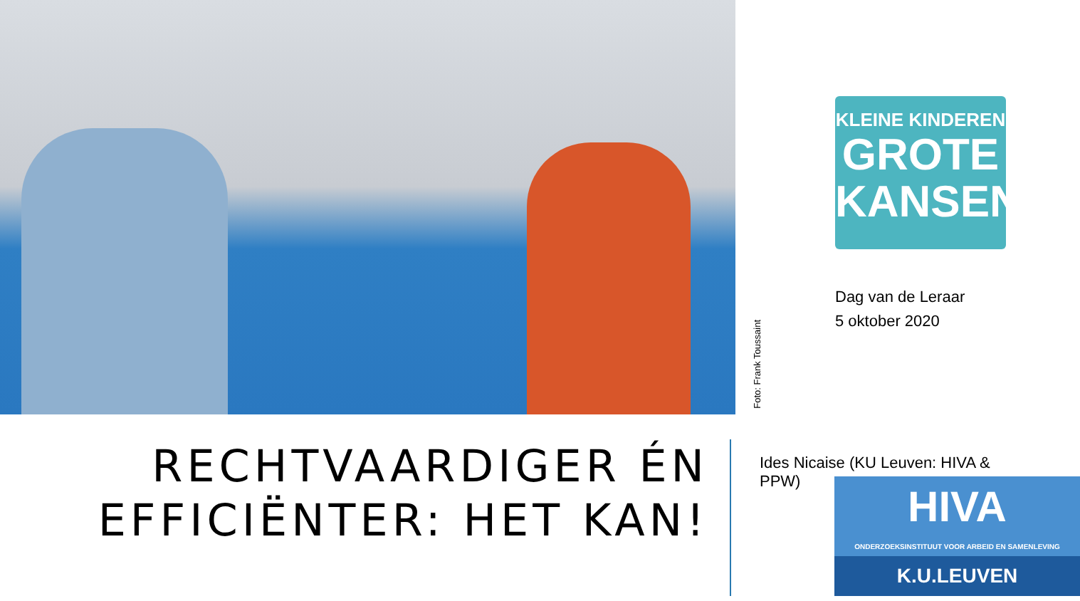Foto: Frank Toussaint
KLEINE KINDEREN
GROTE
KANSEN
Dag van de Leraar
5 oktober 2020
RECHTVAARDIGER ÉN EFFICIËNTER: HET KAN!
Ides Nicaise (KU Leuven: HIVA & PPW)
HIVA
ONDERZOEKSINSTITUUT VOOR ARBEID EN SAMENLEVING
K.U.LEUVEN